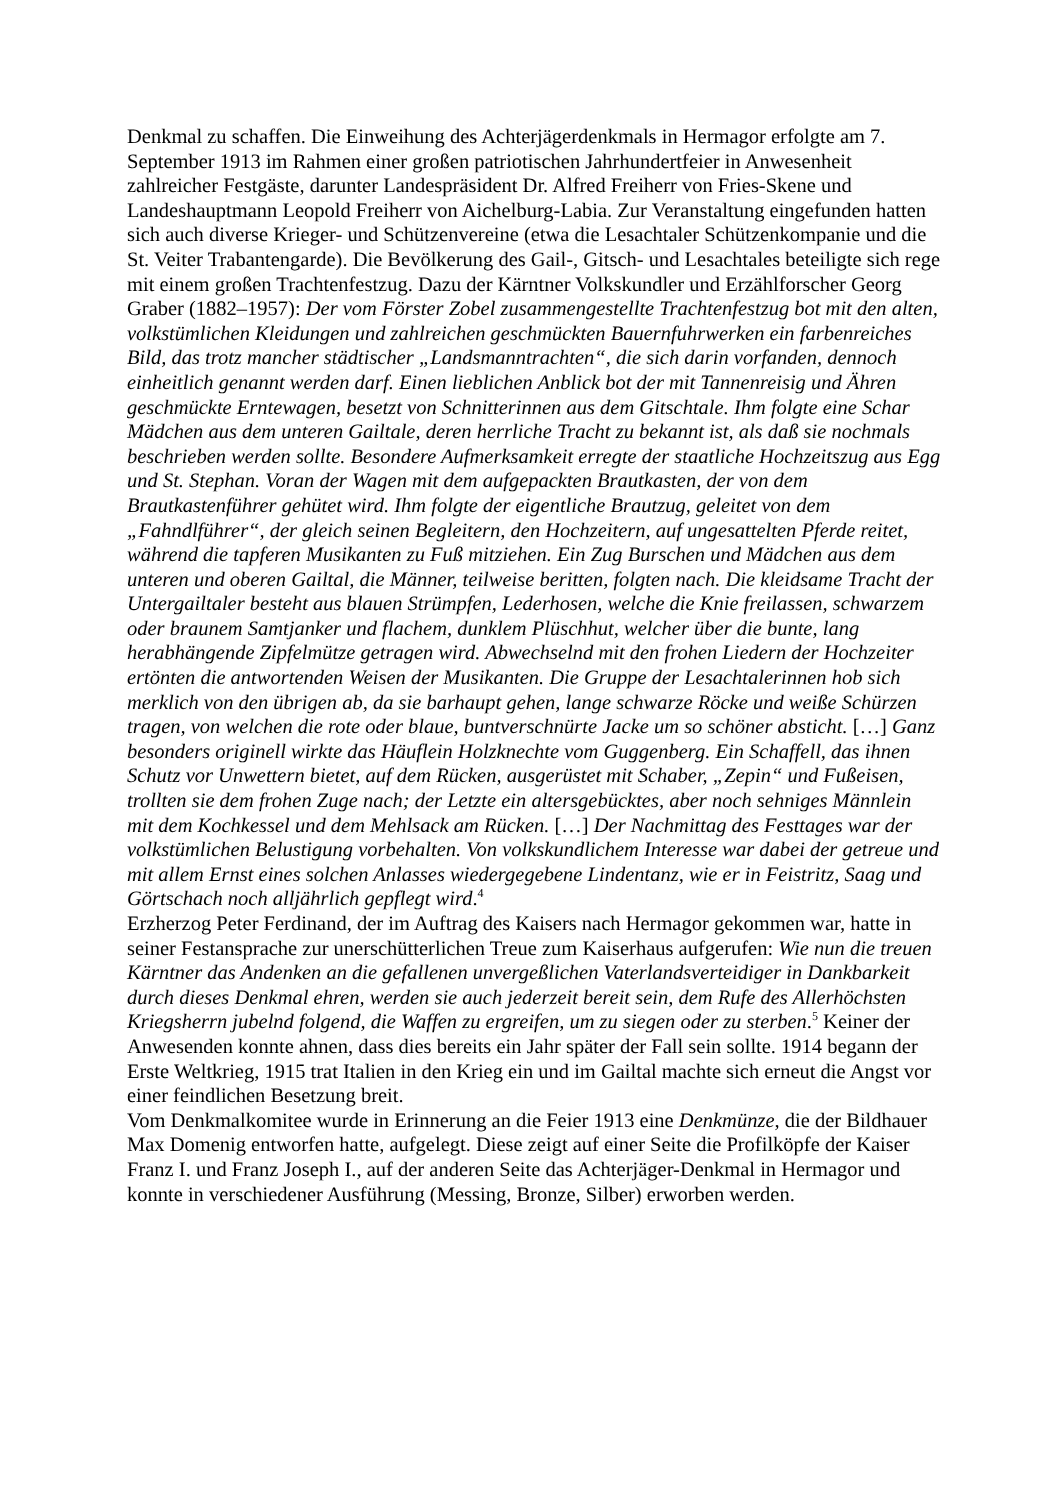Denkmal zu schaffen. Die Einweihung des Achterjägerdenkmals in Hermagor erfolgte am 7. September 1913 im Rahmen einer großen patriotischen Jahrhundertfeier in Anwesenheit zahlreicher Festgäste, darunter Landespräsident Dr. Alfred Freiherr von Fries-Skene und Landeshauptmann Leopold Freiherr von Aichelburg-Labia. Zur Veranstaltung eingefunden hatten sich auch diverse Krieger- und Schützenvereine (etwa die Lesachtaler Schützenkompanie und die St. Veiter Trabantengarde). Die Bevölkerung des Gail-, Gitsch- und Lesachtales beteiligte sich rege mit einem großen Trachtenfestzug. Dazu der Kärntner Volkskundler und Erzählforscher Georg Graber (1882–1957): Der vom Förster Zobel zusammengestellte Trachtenfestzug bot mit den alten, volkstümlichen Kleidungen und zahlreichen geschmückten Bauernfuhrwerken ein farbenreiches Bild, das trotz mancher städtischer „Landsmanntrachten“, die sich darin vorfanden, dennoch einheitlich genannt werden darf. Einen lieblichen Anblick bot der mit Tannenreisig und Ähren geschmückte Erntewagen, besetzt von Schnitterinnen aus dem Gitschtale. Ihm folgte eine Schar Mädchen aus dem unteren Gailtale, deren herrliche Tracht zu bekannt ist, als daß sie nochmals beschrieben werden sollte. Besondere Aufmerksamkeit erregte der staatliche Hochzeitszug aus Egg und St. Stephan. Voran der Wagen mit dem aufgepackten Brautkasten, der von dem Brautkastenführer gehütet wird. Ihm folgte der eigentliche Brautzug, geleitet von dem „Fahndlführer“, der gleich seinen Begleitern, den Hochzeitern, auf ungesattelten Pferde reitet, während die tapferen Musikanten zu Fuß mitziehen. Ein Zug Burschen und Mädchen aus dem unteren und oberen Gailtal, die Männer, teilweise beritten, folgten nach. Die kleidsame Tracht der Untergailtaler besteht aus blauen Strümpfen, Lederhosen, welche die Knie freilassen, schwarzem oder braunem Samtjanker und flachem, dunklem Plüschhut, welcher über die bunte, lang herabhängende Zipfelmütze getragen wird. Abwechselnd mit den frohen Liedern der Hochzeiter ertönten die antwortenden Weisen der Musikanten. Die Gruppe der Lesachtalerinnen hob sich merklich von den übrigen ab, da sie barhaupt gehen, lange schwarze Röcke und weiße Schürzen tragen, von welchen die rote oder blaue, buntverschnürte Jacke um so schöner absticht. […] Ganz besonders originell wirkte das Häuflein Holzknechte vom Guggenberg. Ein Schaffell, das ihnen Schutz vor Unwettern bietet, auf dem Rücken, ausgerüstet mit Schaber, „Zepin“ und Fußeisen, trollten sie dem frohen Zuge nach; der Letzte ein altersgebücktes, aber noch sehniges Männlein mit dem Kochkessel und dem Mehlsack am Rücken. […] Der Nachmittag des Festtages war der volkstümlichen Belustigung vorbehalten. Von volkskundlichem Interesse war dabei der getreue und mit allem Ernst eines solchen Anlasses wiedergegebene Lindentanz, wie er in Feistritz, Saag und Görtschach noch alljährlich gepflegt wird.<sup>4</sup>
Erzherzog Peter Ferdinand, der im Auftrag des Kaisers nach Hermagor gekommen war, hatte in seiner Festansprache zur unerschütterlichen Treue zum Kaiserhaus aufgerufen: Wie nun die treuen Kärntner das Andenken an die gefallenen unvergeßlichen Vaterlandsverteidiger in Dankbarkeit durch dieses Denkmal ehren, werden sie auch jederzeit bereit sein, dem Rufe des Allerhöchsten Kriegsherrn jubelnd folgend, die Waffen zu ergreifen, um zu siegen oder zu sterben.<sup>5</sup> Keiner der Anwesenden konnte ahnen, dass dies bereits ein Jahr später der Fall sein sollte. 1914 begann der Erste Weltkrieg, 1915 trat Italien in den Krieg ein und im Gailtal machte sich erneut die Angst vor einer feindlichen Besetzung breit.
Vom Denkmalkomitee wurde in Erinnerung an die Feier 1913 eine Denkmünze, die der Bildhauer Max Domenig entworfen hatte, aufgelegt. Diese zeigt auf einer Seite die Profilköpfe der Kaiser Franz I. und Franz Joseph I., auf der anderen Seite das Achterjäger-Denkmal in Hermagor und konnte in verschiedener Ausführung (Messing, Bronze, Silber) erworben werden.